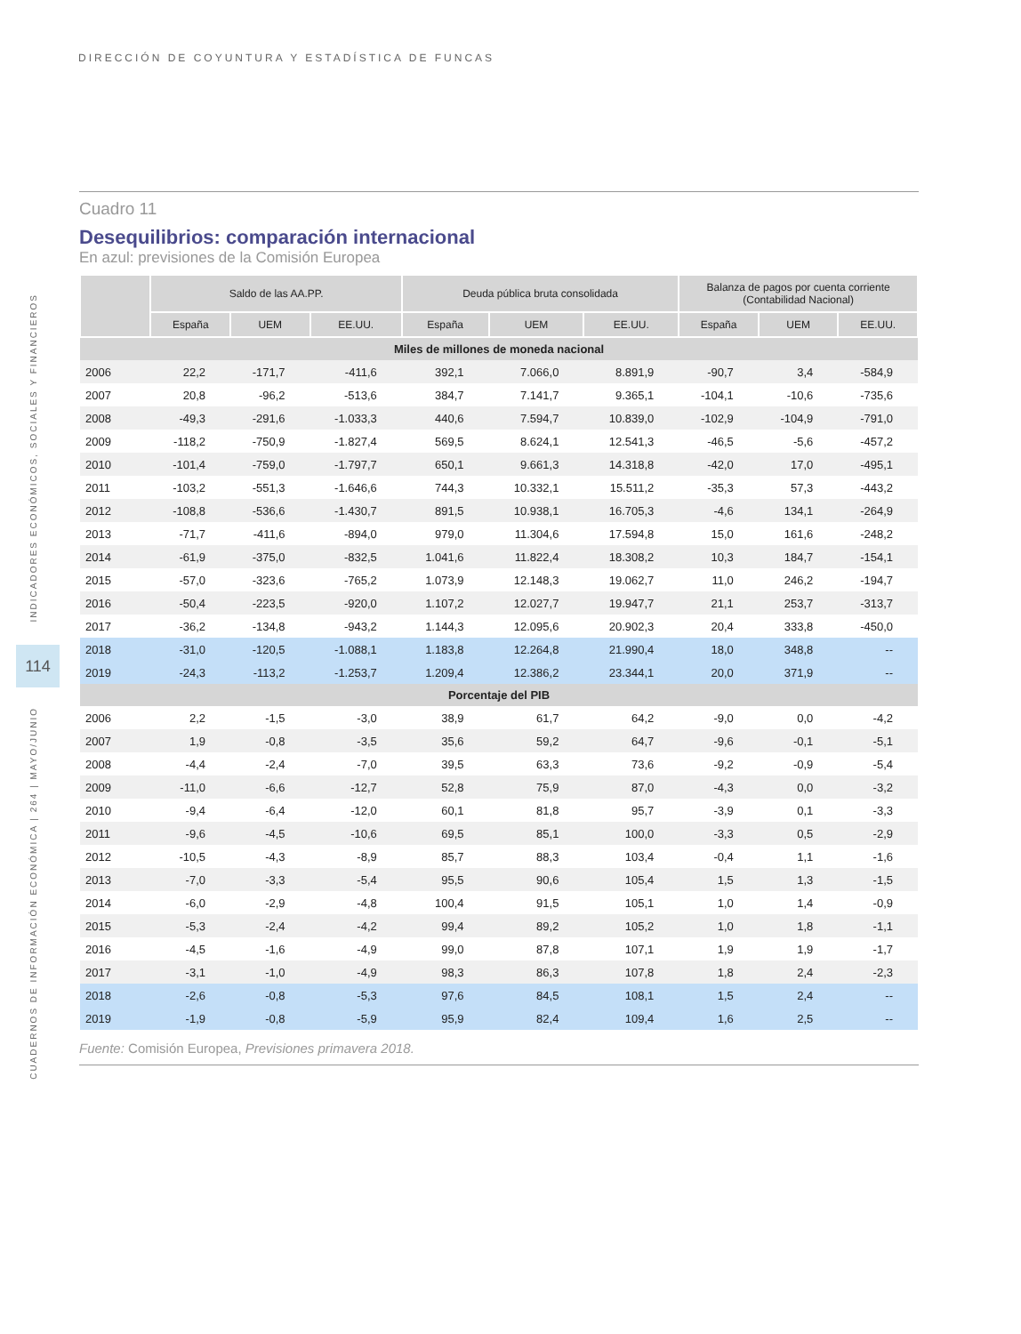DIRECCIÓN DE COYUNTURA Y ESTADÍSTICA DE FUNCAS
INDICADORES ECONÓMICOS, SOCIALES Y FINANCIEROS
CUADERNOS DE INFORMACIÓN ECONÓMICA | 264 | MAYO/JUNIO
114
Cuadro 11
Desequilibrios: comparación internacional
En azul: previsiones de la Comisión Europea
| | Saldo de las AA.PP. | | | Deuda pública bruta consolidada | | | Balanza de pagos por cuenta corriente (Contabilidad Nacional) | | |
| --- | --- | --- | --- | --- | --- | --- | --- | --- | --- |
| | España | UEM | EE.UU. | España | UEM | EE.UU. | España | UEM | EE.UU. |
| Miles de millones de moneda nacional | | | | | | | | | |
| 2006 | 22,2 | -171,7 | -411,6 | 392,1 | 7.066,0 | 8.891,9 | -90,7 | 3,4 | -584,9 |
| 2007 | 20,8 | -96,2 | -513,6 | 384,7 | 7.141,7 | 9.365,1 | -104,1 | -10,6 | -735,6 |
| 2008 | -49,3 | -291,6 | -1.033,3 | 440,6 | 7.594,7 | 10.839,0 | -102,9 | -104,9 | -791,0 |
| 2009 | -118,2 | -750,9 | -1.827,4 | 569,5 | 8.624,1 | 12.541,3 | -46,5 | -5,6 | -457,2 |
| 2010 | -101,4 | -759,0 | -1.797,7 | 650,1 | 9.661,3 | 14.318,8 | -42,0 | 17,0 | -495,1 |
| 2011 | -103,2 | -551,3 | -1.646,6 | 744,3 | 10.332,1 | 15.511,2 | -35,3 | 57,3 | -443,2 |
| 2012 | -108,8 | -536,6 | -1.430,7 | 891,5 | 10.938,1 | 16.705,3 | -4,6 | 134,1 | -264,9 |
| 2013 | -71,7 | -411,6 | -894,0 | 979,0 | 11.304,6 | 17.594,8 | 15,0 | 161,6 | -248,2 |
| 2014 | -61,9 | -375,0 | -832,5 | 1.041,6 | 11.822,4 | 18.308,2 | 10,3 | 184,7 | -154,1 |
| 2015 | -57,0 | -323,6 | -765,2 | 1.073,9 | 12.148,3 | 19.062,7 | 11,0 | 246,2 | -194,7 |
| 2016 | -50,4 | -223,5 | -920,0 | 1.107,2 | 12.027,7 | 19.947,7 | 21,1 | 253,7 | -313,7 |
| 2017 | -36,2 | -134,8 | -943,2 | 1.144,3 | 12.095,6 | 20.902,3 | 20,4 | 333,8 | -450,0 |
| 2018 | -31,0 | -120,5 | -1.088,1 | 1.183,8 | 12.264,8 | 21.990,4 | 18,0 | 348,8 | -- |
| 2019 | -24,3 | -113,2 | -1.253,7 | 1.209,4 | 12.386,2 | 23.344,1 | 20,0 | 371,9 | -- |
| Porcentaje del PIB | | | | | | | | | |
| 2006 | 2,2 | -1,5 | -3,0 | 38,9 | 61,7 | 64,2 | -9,0 | 0,0 | -4,2 |
| 2007 | 1,9 | -0,8 | -3,5 | 35,6 | 59,2 | 64,7 | -9,6 | -0,1 | -5,1 |
| 2008 | -4,4 | -2,4 | -7,0 | 39,5 | 63,3 | 73,6 | -9,2 | -0,9 | -5,4 |
| 2009 | -11,0 | -6,6 | -12,7 | 52,8 | 75,9 | 87,0 | -4,3 | 0,0 | -3,2 |
| 2010 | -9,4 | -6,4 | -12,0 | 60,1 | 81,8 | 95,7 | -3,9 | 0,1 | -3,3 |
| 2011 | -9,6 | -4,5 | -10,6 | 69,5 | 85,1 | 100,0 | -3,3 | 0,5 | -2,9 |
| 2012 | -10,5 | -4,3 | -8,9 | 85,7 | 88,3 | 103,4 | -0,4 | 1,1 | -1,6 |
| 2013 | -7,0 | -3,3 | -5,4 | 95,5 | 90,6 | 105,4 | 1,5 | 1,3 | -1,5 |
| 2014 | -6,0 | -2,9 | -4,8 | 100,4 | 91,5 | 105,1 | 1,0 | 1,4 | -0,9 |
| 2015 | -5,3 | -2,4 | -4,2 | 99,4 | 89,2 | 105,2 | 1,0 | 1,8 | -1,1 |
| 2016 | -4,5 | -1,6 | -4,9 | 99,0 | 87,8 | 107,1 | 1,9 | 1,9 | -1,7 |
| 2017 | -3,1 | -1,0 | -4,9 | 98,3 | 86,3 | 107,8 | 1,8 | 2,4 | -2,3 |
| 2018 | -2,6 | -0,8 | -5,3 | 97,6 | 84,5 | 108,1 | 1,5 | 2,4 | -- |
| 2019 | -1,9 | -0,8 | -5,9 | 95,9 | 82,4 | 109,4 | 1,6 | 2,5 | -- |
Fuente: Comisión Europea, Previsiones primavera 2018.